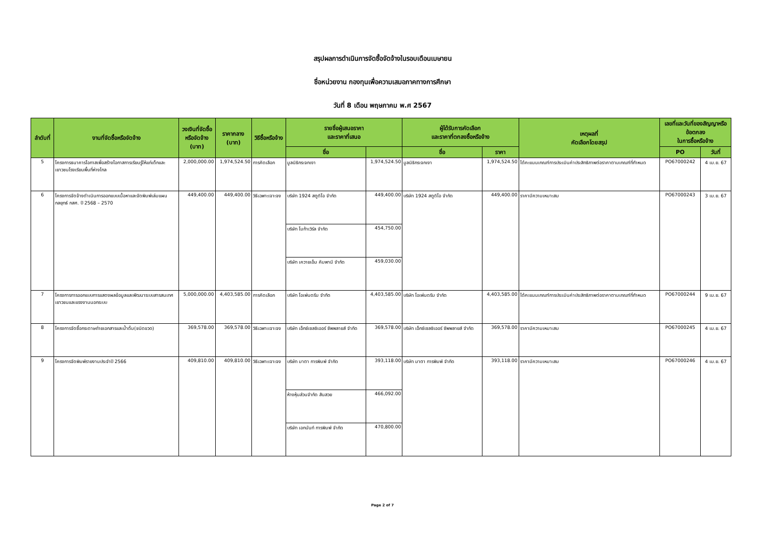สรุปผลการดำเนินการจัดซื้อจัดจ้างในรอบเดือนเมษายน
ชื่อหน่วยงาน กองทุนเพื่อความเสมอภาคทางการศึกษา
วันที่ 8 เดือน พฤษภาคม พ.ศ 2567
| ลำดับที่ | งานที่จัดซื้อหรือจัดจ้าง | วงเงินที่จัดซื้อ หรือจัดจ้าง (บาท) | ราคากลาง (บาท) | วิธีซื้อหรือจ้าง | รายชื่อผู้เสนอราคา และราคาที่เสนอ | | ผู้ได้รับการคัดเลือก และราคาที่ตกลงซื้อหรือจ้าง | | เหตุผลที่ คัดเลือกโดยสรุป | เลขที่และวันที่ของสัญญาหรือ ข้อตกลง ในการซื้อหรือจ้าง | |
| --- | --- | --- | --- | --- | --- | --- | --- | --- | --- | --- | --- |
| | | | | | ชื่อ | | ชื่อ | ราคา | | PO | วันที่ |
| 5 | โครงการธนาคารโอกาสเพื่อสร้างโอกาสการเรียนรู้ให้แก่เด็กและเยาวชนโรงเรียนพื้นที่ห่างไกล | 2,000,000.00 | 1,974,524.50 | การคัดเลือก | มูลนิธิกระจกเงา | 1,974,524.50 | มูลนิธิกระจกเงา | 1,974,524.50 | ได้คะแนนเกณฑ์การประเมินค่าประสิทธิภาพต่อราคาตามเกณฑ์ที่กำหนด | PO67000242 | 4 เม.ย. 67 |
| 6 | โครงการจัดจ้างดำเนินการออกแบบเนื้อหาและจัดพิมพ์เล่มแผนกลยุทธ์ กสศ. ปี 2568 – 2570 | 449,400.00 | 449,400.00 | วิธีเฉพาะเจาะจง | บริษัท 1924 สตูดิโอ จำกัด | 449,400.00 | บริษัท 1924 สตูดิโอ จำกัด | 449,400.00 | ราคามีความเหมาะสม | PO67000243 | 3 เม.ย. 67 |
| | | | | | บริษัท โมก้าเวิร์ล จำกัด | 454,750.00 | | | | | |
| | | | | | บริษัท เควายเอ็ม คัมพานี จำกัด | 459,030.00 | | | | | |
| 7 | โครงการการออกแบบการแสดงผลข้อมูลและพัฒนาระบบสารสนเทศเยาวชนและแรงงานนอกระบบ | 5,000,000.00 | 4,403,585.00 | การคัดเลือก | บริษัท โอเพ่นดรีม จำกัด | 4,403,585.00 | บริษัท โอเพ่นดรีม จำกัด | 4,403,585.00 | ได้คะแนนเกณฑ์การประเมินค่าประสิทธิภาพต่อราคาตามเกณฑ์ที่กำหนด | PO67000244 | 9 เม.ย. 67 |
| 8 | โครงการจัดซื้อกระดาษถ่ายเอกสารและน้ำดื่ม(ชนิดขวด) | 369,578.00 | 369,578.00 | วิธีเฉพาะเจาะจง | บริษัท เอ็กซ์เซลซิเออร์ ซัพพลายส์ จำกัด | 369,578.00 | บริษัท เอ็กซ์เซลซิเออร์ ซัพพลายส์ จำกัด | 369,578.00 | ราคามีความเหมาะสม | PO67000245 | 4 เม.ย. 67 |
| 9 | โครงการจัดพิมพ์รายงานประจำปี 2566 | 409,810.00 | 409,810.00 | วิธีเฉพาะเจาะจง | บริษัท มาตา การพิมพ์ จำกัด | 393,118.00 | บริษัท มาตา การพิมพ์ จำกัด | 393,118.00 | ราคามีความเหมาะสม | PO67000246 | 4 เม.ย. 67 |
| | | | | | ห้างหุ้นส่วนจำกัด สันสวย | 466,092.00 | | | | | |
| | | | | | บริษัท เอกนันท์ การพิมพ์ จำกัด | 470,800.00 | | | | | |
Page 2 of 7